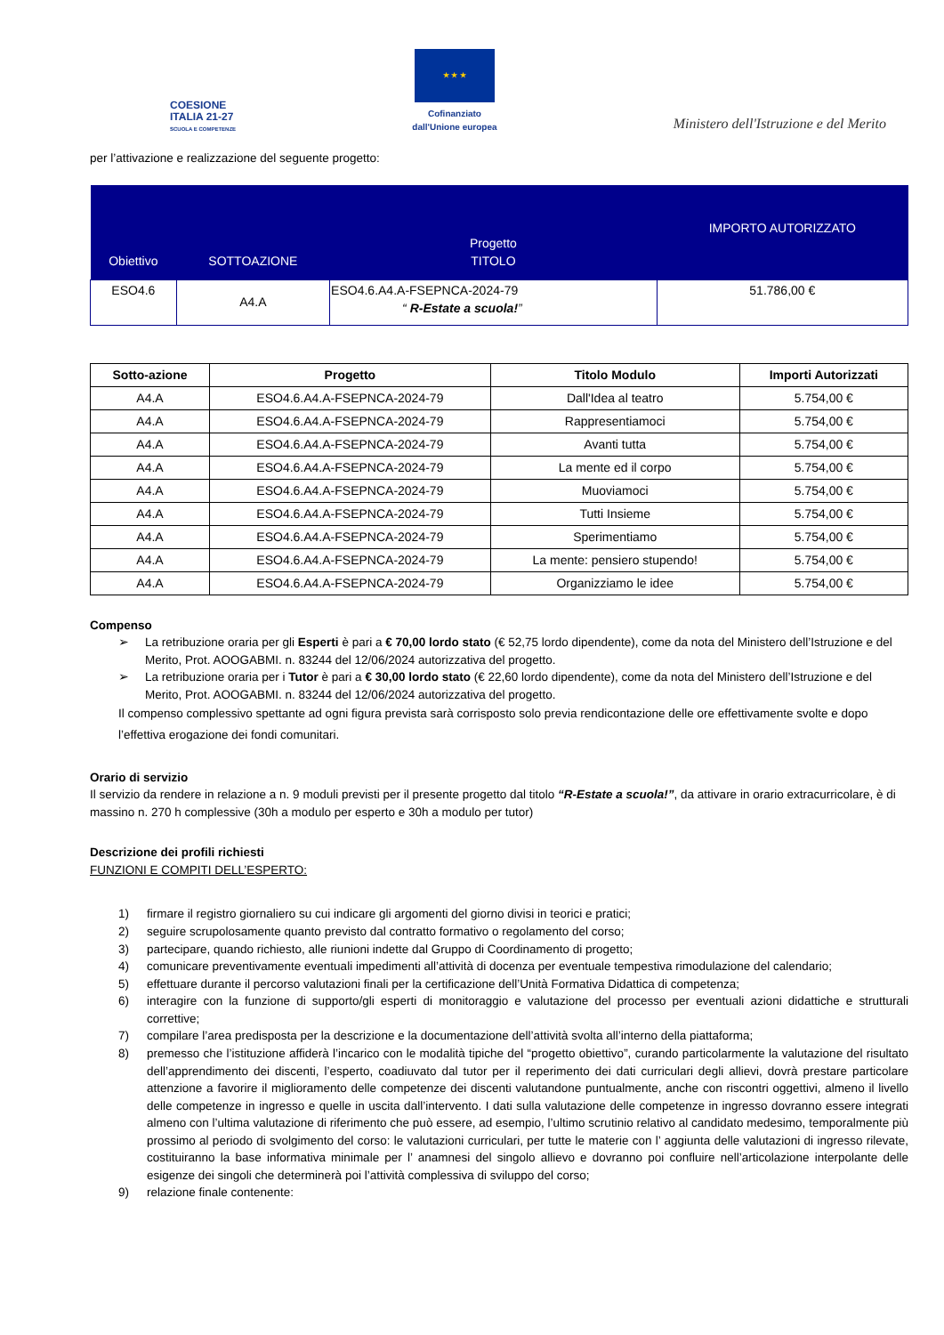COESIONE
ITALIA 21-27
SCUOLA E COMPETENZE
★ ★ ★
Cofinanziato
dall'Unione europea
Ministero dell'Istruzione e del Merito
per l’attivazione e realizzazione del seguente progetto:
| Obiettivo | SOTTOAZIONE | Progetto TITOLO | IMPORTO AUTORIZZATO |
| --- | --- | --- | --- |
| ESO4.6 | A4.A | ESO4.6.A4.A-FSEPNCA-2024-79 “ R-Estate a scuola! ” | 51.786,00 € |
| Sotto-azione | Progetto | Titolo Modulo | Importi Autorizzati |
| --- | --- | --- | --- |
| A4.A | ESO4.6.A4.A-FSEPNCA-2024-79 | Dall'Idea al teatro | 5.754,00 € |
| A4.A | ESO4.6.A4.A-FSEPNCA-2024-79 | Rappresentiamoci | 5.754,00 € |
| A4.A | ESO4.6.A4.A-FSEPNCA-2024-79 | Avanti tutta | 5.754,00 € |
| A4.A | ESO4.6.A4.A-FSEPNCA-2024-79 | La mente ed il corpo | 5.754,00 € |
| A4.A | ESO4.6.A4.A-FSEPNCA-2024-79 | Muoviamoci | 5.754,00 € |
| A4.A | ESO4.6.A4.A-FSEPNCA-2024-79 | Tutti Insieme | 5.754,00 € |
| A4.A | ESO4.6.A4.A-FSEPNCA-2024-79 | Sperimentiamo | 5.754,00 € |
| A4.A | ESO4.6.A4.A-FSEPNCA-2024-79 | La mente: pensiero stupendo! | 5.754,00 € |
| A4.A | ESO4.6.A4.A-FSEPNCA-2024-79 | Organizziamo le idee | 5.754,00 € |
Compenso
➢ La retribuzione oraria per gli Esperti è pari a € 70,00 lordo stato (€ 52,75 lordo dipendente), come da nota del Ministero dell’Istruzione e del Merito, Prot. AOOGABMI. n. 83244 del 12/06/2024 autorizzativa del progetto.
➢ La retribuzione oraria per i Tutor è pari a € 30,00 lordo stato (€ 22,60 lordo dipendente), come da nota del Ministero dell’Istruzione e del Merito, Prot. AOOGABMI. n. 83244 del 12/06/2024 autorizzativa del progetto.
Il compenso complessivo spettante ad ogni figura prevista sarà corrisposto solo previa rendicontazione delle ore effettivamente svolte e dopo l’effettiva erogazione dei fondi comunitari.
Orario di servizio
Il servizio da rendere in relazione a n. 9 moduli previsti per il presente progetto dal titolo “R-Estate a scuola!”, da attivare in orario extracurricolare, è di massino n. 270 h complessive (30h a modulo per esperto e 30h a modulo per tutor)
Descrizione dei profili richiesti
FUNZIONI E COMPITI DELL’ESPERTO:
1) firmare il registro giornaliero su cui indicare gli argomenti del giorno divisi in teorici e pratici;
2) seguire scrupolosamente quanto previsto dal contratto formativo o regolamento del corso;
3) partecipare, quando richiesto, alle riunioni indette dal Gruppo di Coordinamento di progetto;
4) comunicare preventivamente eventuali impedimenti all’attività di docenza per eventuale tempestiva rimodulazione del calendario;
5) effettuare durante il percorso valutazioni finali per la certificazione dell’Unità Formativa Didattica di competenza;
6) interagire con la funzione di supporto/gli esperti di monitoraggio e valutazione del processo per eventuali azioni didattiche e strutturali correttive;
7) compilare l’area predisposta per la descrizione e la documentazione dell’attività svolta all’interno della piattaforma;
8) premesso che l’istituzione affiderà l’incarico con le modalità tipiche del “progetto obiettivo”, curando particolarmente la valutazione del risultato dell’apprendimento dei discenti, l’esperto, coadiuvato dal tutor per il reperimento dei dati curriculari degli allievi, dovrà prestare particolare attenzione a favorire il miglioramento delle competenze dei discenti valutandone puntualmente, anche con riscontri oggettivi, almeno il livello delle competenze in ingresso e quelle in uscita dall’intervento. I dati sulla valutazione delle competenze in ingresso dovranno essere integrati almeno con l’ultima valutazione di riferimento che può essere, ad esempio, l’ultimo scrutinio relativo al candidato medesimo, temporalmente più prossimo al periodo di svolgimento del corso: le valutazioni curriculari, per tutte le materie con l’ aggiunta delle valutazioni di ingresso rilevate, costituiranno la base informativa minimale per l’ anamnesi del singolo allievo e dovranno poi confluire nell’articolazione interpolante delle esigenze dei singoli che determinerà poi l’attività complessiva di sviluppo del corso;
9) relazione finale contenente: